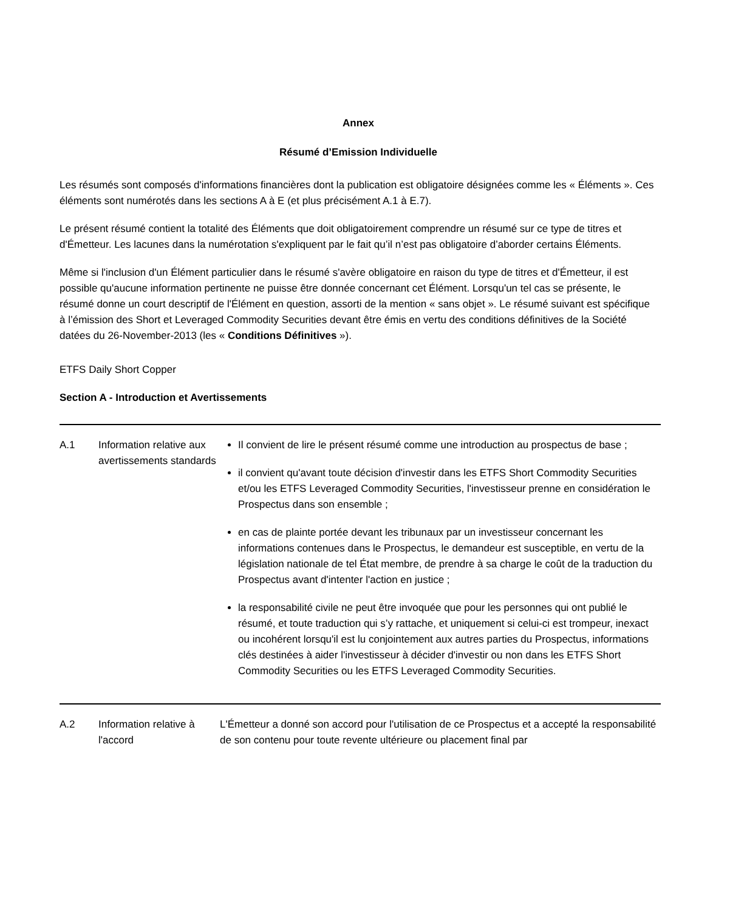Annex
Résumé d’Emission Individuelle
Les résumés sont composés d'informations financières dont la publication est obligatoire désignées comme les « Éléments ». Ces éléments sont numérotés dans les sections A à E (et plus précisément A.1 à E.7).
Le présent résumé contient la totalité des Éléments que doit obligatoirement comprendre un résumé sur ce type de titres et d'Émetteur. Les lacunes dans la numérotation s'expliquent par le fait qu’il n’est pas obligatoire d’aborder certains Éléments.
Même si l'inclusion d'un Élément particulier dans le résumé s'avère obligatoire en raison du type de titres et d'Émetteur, il est possible qu'aucune information pertinente ne puisse être donnée concernant cet Élément. Lorsqu'un tel cas se présente, le résumé donne un court descriptif de l'Élément en question, assorti de la mention « sans objet ». Le résumé suivant est spécifique à l’émission des Short et Leveraged Commodity Securities devant être émis en vertu des conditions définitives de la Société datées du 26-November-2013 (les « Conditions Définitives »).
ETFS Daily Short Copper
Section A - Introduction et Avertissements
| A.1 | Information relative aux avertissements standards | Il convient de lire le présent résumé comme une introduction au prospectus de base ; il convient qu'avant toute décision d'investir dans les ETFS Short Commodity Securities et/ou les ETFS Leveraged Commodity Securities, l'investisseur prenne en considération le Prospectus dans son ensemble ; en cas de plainte portée devant les tribunaux par un investisseur concernant les informations contenues dans le Prospectus, le demandeur est susceptible, en vertu de la législation nationale de tel État membre, de prendre à sa charge le coût de la traduction du Prospectus avant d'intenter l'action en justice ; la responsabilité civile ne peut être invoquée que pour les personnes qui ont publié le résumé, et toute traduction qui s’y rattache, et uniquement si celui-ci est trompeur, inexact ou incohérent lorsqu'il est lu conjointement aux autres parties du Prospectus, informations clés destinées à aider l'investisseur à décider d'investir ou non dans les ETFS Short Commodity Securities ou les ETFS Leveraged Commodity Securities. |
| A.2 | Information relative à l'accord | L'Émetteur a donné son accord pour l'utilisation de ce Prospectus et a accepté la responsabilité de son contenu pour toute revente ultérieure ou placement final par |